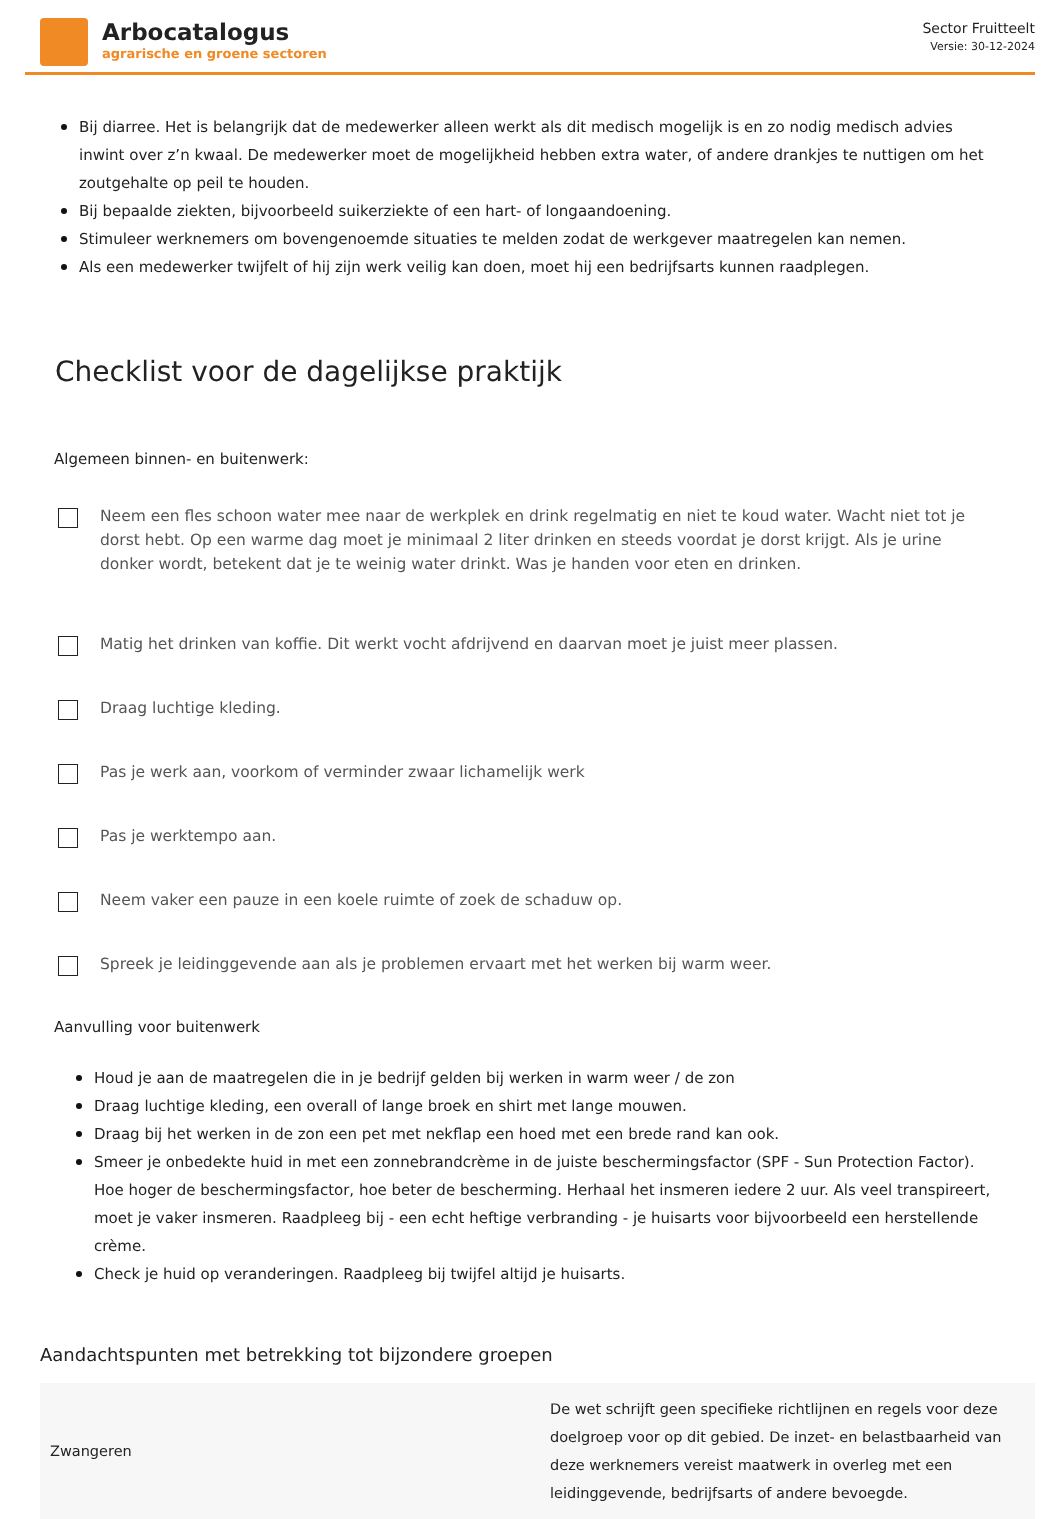Arbocatalogus
agrarische en groene sectoren
Sector Fruitteelt
Versie: 30-12-2024
Bij diarree. Het is belangrijk dat de medewerker alleen werkt als dit medisch mogelijk is en zo nodig medisch advies inwint over z’n kwaal. De medewerker moet de mogelijkheid hebben extra water, of andere drankjes te nuttigen om het zoutgehalte op peil te houden.
Bij bepaalde ziekten, bijvoorbeeld suikerziekte of een hart- of longaandoening.
Stimuleer werknemers om bovengenoemde situaties te melden zodat de werkgever maatregelen kan nemen.
Als een medewerker twijfelt of hij zijn werk veilig kan doen, moet hij een bedrijfsarts kunnen raadplegen.
Checklist voor de dagelijkse praktijk
Algemeen binnen- en buitenwerk:
Neem een fles schoon water mee naar de werkplek en drink regelmatig en niet te koud water. Wacht niet tot je dorst hebt. Op een warme dag moet je minimaal 2 liter drinken en steeds voordat je dorst krijgt. Als je urine donker wordt, betekent dat je te weinig water drinkt. Was je handen voor eten en drinken.
Matig het drinken van koffie. Dit werkt vocht afdrijvend en daarvan moet je juist meer plassen.
Draag luchtige kleding.
Pas je werk aan, voorkom of verminder zwaar lichamelijk werk
Pas je werktempo aan.
Neem vaker een pauze in een koele ruimte of zoek de schaduw op.
Spreek je leidinggevende aan als je problemen ervaart met het werken bij warm weer.
Aanvulling voor buitenwerk
Houd je aan de maatregelen die in je bedrijf gelden bij werken in warm weer / de zon
Draag luchtige kleding, een overall of lange broek en shirt met lange mouwen.
Draag bij het werken in de zon een pet met nekflap een hoed met een brede rand kan ook.
Smeer je onbedekte huid in met een zonnebrandcrème in de juiste beschermingsfactor (SPF - Sun Protection Factor). Hoe hoger de beschermingsfactor, hoe beter de bescherming. Herhaal het insmeren iedere 2 uur. Als veel transpireert, moet je vaker insmeren. Raadpleeg bij - een echt heftige verbranding - je huisarts voor bijvoorbeeld een herstellende crème.
Check je huid op veranderingen. Raadpleeg bij twijfel altijd je huisarts.
Aandachtspunten met betrekking tot bijzondere groepen
| Zwangeren | De wet schrijft geen specifieke richtlijnen en regels voor deze doelgroep voor op dit gebied. De inzet- en belastbaarheid van deze werknemers vereist maatwerk in overleg met een leidinggevende, bedrijfsarts of andere bevoegde. |